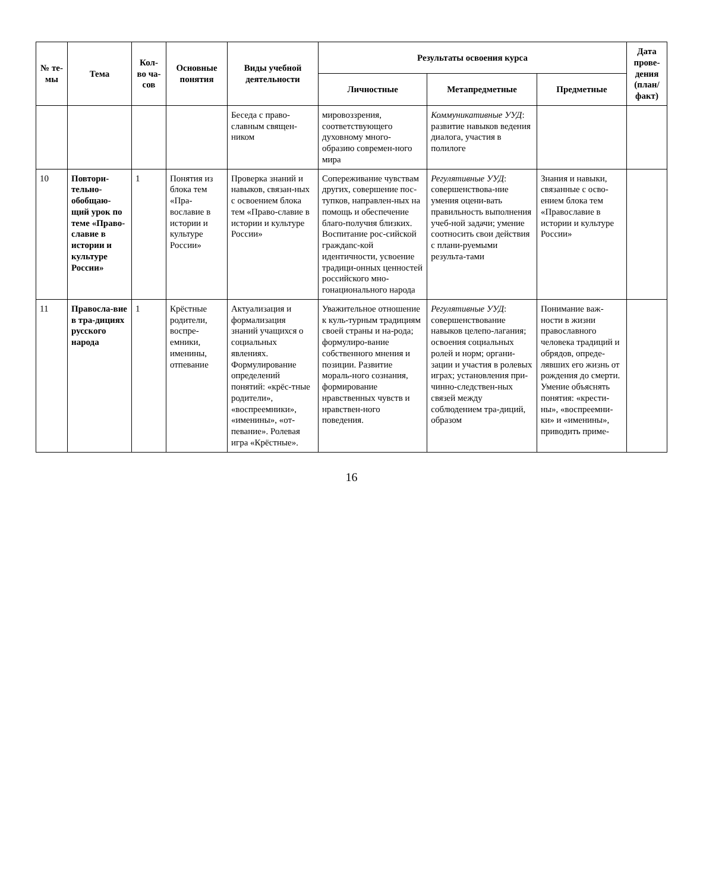| № те-мы | Тема | Кол-во ча-сов | Основные понятия | Виды учебной деятельности | Результаты освоения курса | | | Дата прове-дения (план/ факт) |
| --- | --- | --- | --- | --- | --- | --- | --- | --- |
| | | | | | Личностные | Метапредметные | Предметные | |
| | | | | Беседа с право-славным священ-ником | мировоззрения, соответствующего духовному много-образию современ-ного мира | Коммуникативные УУД : развитие навыков ведения диалога, участия в полилоге | | |
| 10 | Повтори-тельно-обобщаю-щий урок по теме «Право-славие в истории и культуре России» | 1 | Понятия из блока тем «Пра-вославие в истории и культуре России» | Проверка знаний и навыков, связан-ных с освоением блока тем «Право-славие в истории и культуре России» | Сопереживание чувствам других, совершение пос-тупков, направлен-ных на помощь и обеспечение благо-получия близких. Воспитание рос-сийской граждanс-кой идентичности, усвоение традици-онных ценностей российского мно-гонационального народа | Регулятивные УУД : совершенствова-ние умения оцени-вать правильность выполнения учеб-ной задачи; умение соотносить свои действия с плани-руемыми результа-тами | Знания и навыки, связанные с осво-ением блока тем «Православие в истории и культуре России» | |
| 11 | Правосла-вие в тра-дициях русского народа | 1 | Крёстные родители, воспре-емники, именины, отпевание | Актуализация и формализация знаний учащихся о социальных явлениях. Формулирование определений понятий: «крёс-тные родители», «воспреемники», «именины», «от-певание». Ролевая игра «Крёстные». | Уважительное отношение к куль-турным традициям своей страны и на-рода; формулиро-вание собственного мнения и позиции. Развитие мораль-ного сознания, формирование нравственных чувств и нравствен-ного поведения. | Регулятивные УУД : совершенствование навыков целепо-лагания; освоения социальных ролей и норм; органи-зации и участия в ролевых играх; установления при-чинно-следствен-ных связей между соблюдением тра-диций, образом | Понимание важ-ности в жизни православного человека традиций и обрядов, опреде-лявших его жизнь от рождения до смерти. Умение объяснять понятия: «крести-ны», «воспреемни-ки» и «именины», приводить приме- | |
16